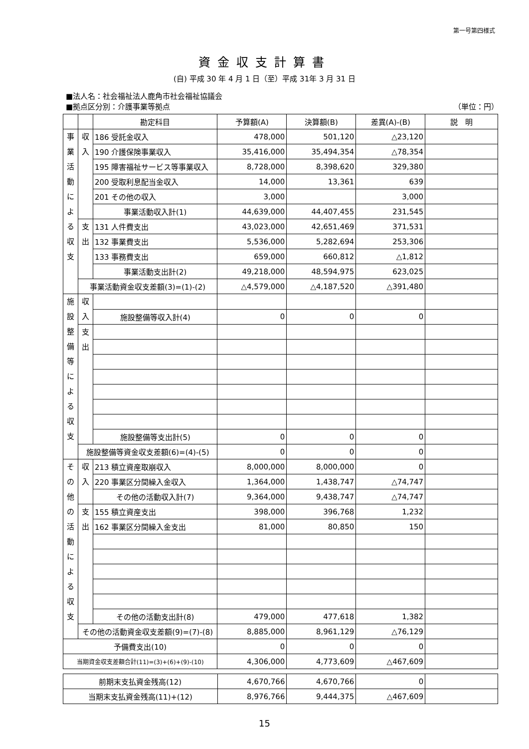第一号第四様式
資金収支計算書
(自) 平成 30 年 4 月 1 日（至）平成 31年 3 月 31 日
■法人名：社会福祉法人鹿角市社会福祉協議会
■拠点区分別：介護事業等拠点 （単位：円）
| | | 勘定科目 | 予算額(A) | 決算額(B) | 差異(A)-(B) | 説 明 |
| 事 業 活 動 に よ る 収 支 | 収 入 | 186 受託金収入 | 478,000 | 501,120 | △23,120 | |
| | | 190 介護保険事業収入 | 35,416,000 | 35,494,354 | △78,354 | |
| | | 195 障害福祉サービス等事業収入 | 8,728,000 | 8,398,620 | 329,380 | |
| | | 200 受取利息配当金収入 | 14,000 | 13,361 | 639 | |
| | | 201 その他の収入 | 3,000 | | 3,000 | |
| | | 事業活動収入計(1) | 44,639,000 | 44,407,455 | 231,545 | |
| | 支 出 | 131 人件費支出 | 43,023,000 | 42,651,469 | 371,531 | |
| | | 132 事業費支出 | 5,536,000 | 5,282,694 | 253,306 | |
| | | 133 事務費支出 | 659,000 | 660,812 | △1,812 | |
| | | 事業活動支出計(2) | 49,218,000 | 48,594,975 | 623,025 | |
| | 事業活動資金収支差額(3)=(1)-(2) | | △4,579,000 | △4,187,520 | △391,480 | |
| 施 設 整 備 等 に よ る 収 支 | 収 入 | | | | | |
| | | 施設整備等収入計(4) | 0 | 0 | 0 | |
| | 支 出 | | | | | |
| | | 施設整備等支出計(5) | 0 | 0 | 0 | |
| | 施設整備等資金収支差額(6)=(4)-(5) | | 0 | 0 | 0 | |
| そ の 他 の 活 動 に よ る 収 支 | 収 入 | 213 積立資産取崩収入 | 8,000,000 | 8,000,000 | 0 | |
| | | 220 事業区分間繰入金収入 | 1,364,000 | 1,438,747 | △74,747 | |
| | | その他の活動収入計(7) | 9,364,000 | 9,438,747 | △74,747 | |
| | 支 出 | 155 積立資産支出 | 398,000 | 396,768 | 1,232 | |
| | | 162 事業区分間繰入金支出 | 81,000 | 80,850 | 150 | |
| | | その他の活動支出計(8) | 479,000 | 477,618 | 1,382 | |
| | その他の活動資金収支差額(9)=(7)-(8) | | 8,885,000 | 8,961,129 | △76,129 | |
| 予備費支出(10) | | | 0 | 0 | 0 | |
| 当期資金収支差額合計(11)=(3)+(6)+(9)-(10) | | | 4,306,000 | 4,773,609 | △467,609 | |
| 前期末支払資金残高(12) | 4,670,766 | 4,670,766 | 0 | |
| 当期末支払資金残高(11)+(12) | 8,976,766 | 9,444,375 | △467,609 | |
15